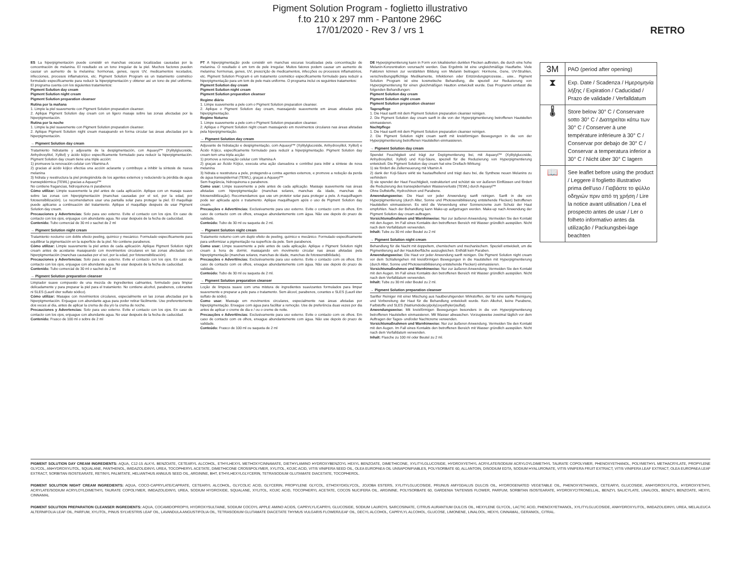Pigment Solution Program - foglietto illustrativo
f.to 210 x 297 mm - Pantone 296C
17/01/2020 - Rev 3 / vrs 1
RETRO
ES La hiperpigmentación puede consistir en manchas oscuras localizadas causadas por la concentración de melanina. El resultado es un tono irregular de la piel. Muchos factores pueden causar un aumento de la melanina: hormonas, genes, rayos UV, medicamentos recetados, infecciones, procesos inflamatorios, etc. Pigment Solution Program es un tratamiento cosmético formulado específicamente para reducir la hiperpigmentación y obtener así un tono de piel uniforme. El programa cuenta con los siguientes tratamientos:
Pigment Solution day cream
Pigment Solution night cream
Pigment Solution preparation cleanser
Rutina por la mañana
1. Limpie la piel suavemente con Pigment Solution preparation cleanser.
2. Aplique Pigment Solution day cream con un ligero masaje sobre las zonas afectadas por la hiperpigmentación.
Rutina por la noche
1. Limpie la piel suavemente con Pigment Solution preparation cleanser.
2. Aplique Pigment Solution night cream masajeando en forma circular las áreas afectadas por la hiperpigmentación.
→ Pigment Solution day cream
Tratamiento hidratante y adjuvante de la despigmentación, con Aquaxyl™ (Xylitylglucoside, Anhydroxylitol, Xylitol) y ácido kójico específicamente formulado para reducir la hiperpigmentación. Pigment Solution day cream tiene una triple acción:
1) promueve la renovación celular con Vitamina A
2) gracias al ácido kójico efectúa una acción aclarante y contribuye a inhibir la síntesis de nueva melanina
3) hidrata y reestructura la piel protegiéndola de los agentes externos y reduciendo la pérdida de agua transepidérmica (TEWL) gracias a Aquaxyl™
No contiene fragancias, hidroquinona ni parabenos
Cómo utilizar: Limpie suavemente la piel antes de cada aplicación. Aplique con un masaje suave sobre las zonas con hiperpigmentación (manchas causadas por el sol, por la edad, por fotosensibilización). Le recomendamos usar una pantalla solar para proteger la piel. El maquillaje puede aplicarse a continuación del tratamiento. Aplique el maquillaje después de usar Pigment Solution day cream.
Precauciones y Advertencias: Solo para uso externo. Evite el contacto con los ojos. En caso de contacto con los ojos, enjuague con abundante agua. No usar después de la fecha de caducidad.
Contenido: Tubo comercial de 30 ml o sachet de 2 ml
→ Pigment Solution night cream
Tratamiento nocturno con doble efecto peeling, químico y mecánico. Formulado específicamente para equilibrar la pigmentación en la superficie de la piel. No contiene parabenos.
Cómo utilizar: Limpie suavemente la piel antes de cada aplicación. Aplique Pigment Solution night cream antes de acostarse masajeando con movimientos circulares en las zonas afectadas con hiperpigmentación (manchas causadas por el sol, por la edad, por fotosensibilización).
Precauciones y Advertencias: Solo para uso externo. Evite el contacto con los ojos. En caso de contacto con los ojos, enjuague con abundante agua. No usar después de la fecha de caducidad.
Contenido: Tubo comercial de 30 ml o sachet de 2 ml
→ Pigment Solution preparation cleanser
Limpiador suave compuesto de una mezcla de ingredientes calmantes, formulado para limpiar delicadamente y para preparar la piel para el tratamiento. No contiene alcohol, parabenos, colorantes ni SLES (Lauril éter sulfato sódico).
Cómo utilizar: Masajee con movimientos circulares, especialmente en las zonas afectadas por la hiperpigmentación. Enjuague con abundante agua para poder retirar fácilmente. Use preferentemente dos veces al día, antes de aplicar la crema de día y/o la crema de noche.
Precauciones y Advertencias: Solo para uso externo. Evite el contacto con los ojos. En caso de contacto con los ojos, enjuague con abundante agua. No usar después de la fecha de caducidad.
Contenido: Frasco de 100 ml o sobre de 2 ml
PT A hiperpigmentação pode consistir em manchas escuras localizadas pela concentração de melanina. O resultado é um tom de pele irregular. Muitos fatores podem causar um aumento de melanina: hormonas, genes, UV, prescrição de medicamentos, infecções ou processos inflamatórios, etc. Pigment Solution Program é um tratamento cosmético especificamente formulado para reduzir a hiperpigmentação para um tom de pele mais uniforme. O programa inclui os seguintes tratamentos:
Pigment Solution day cream
Pigment Solution night cream
Pigment Solution preparation cleanser
Regime diário
1. Limpe suavemente a pele com o Pigment Solution preparation cleanser.
2. Aplique o Pigment Solution day cream, massajando suavemente em áreas afetadas pela hiperpigmentação.
Regime Noturno
1. Limpe suavemente a pele com o Pigment Solution preparation cleanser.
2. Aplique o Pigment Solution night cream massajando em movimentos circulares nas áreas afetadas pela hiperpigmentação.
→ Pigment Solution day cream
Adjuvante de hidratação e despigmentação, com Aquaxyl™ (Xylitylglucoside, Anhydroxylitol, Xylitol) e Ácido Kójico, especificamente formulado para reduzir a hiperpigmentação. Pigment Solution day cream tem uma tripla acção:
1) promove a renovação celular com Vitamina A
2) graças ao Ácido Kójico, executa uma ação clareadora e contribui para inibir a síntese de nova melanina
3) hidrata e reestrutura a pele, protegendo-a contra agentes externos, e promove a redução da perda de água transepidermal (TEWL), graças a Aquaxyl™
Sem fragrância, hidroquinona e parabenos.
Como usar: Limpe suavemente a pele antes de cada aplicação. Massaje suavemente nas áreas afetadas com hiperpigmentação (manchas solares, manchas da idade, manchas de fotosensibilização). Recomendamos que use um protetor solar para proteger a pele. A maquilhagem pode ser aplicada após o tratamento. Aplique maquilhagem após o uso de Pigment Solution day cream.
Precauções e Advertências: Exclusivamente para uso externo. Evite o contacto com os olhos. Em caso de contacto com os olhos, enxague abundantemente com água. Não use depois do prazo de validade.
Conteúdo: Tubo de 30 ml ou saqueta de 2 ml.
→ Pigment Solution night cream
Tratamento noturno com um duplo efeito de peeling, químico e mecânico. Formulado especificamente para uniformizar a pigmentação na superfície da pele. Sem parabenos.
Como usar: Limpe suavemente a pele antes de cada aplicação. Aplique o Pigment Solution night cream à hora de dormir, massajando em movimento circular nas áreas afetadas pela hiperpigmentação (manchas solares, manchas de idade, manchas de fotossensibilidade).
Precauções e Advertências: Exclusivamente para uso externo. Evite o contacto com os olhos. Em caso de contacto com os olhos, enxague abundantemente com água. Não use depois do prazo de validade.
Conteúdo: Tubo de 30 ml ou saqueta de 2 ml.
→ Pigment Solution preparation cleanser
Loção de limpeza suave com uma mistura de ingredientes suavizantes formulados para limpar suavemente e preparar a pele para o tratamento. Sem álcool, parabenos, corantes e SLES (Lauril éter sulfato de sódio).
Como usar: Massaje em movimentos circulares, especialmente nas áreas afetadas por hiperpigmentação. Enxague com água para facilitar a remoção. Use de preferência duas vezes por dia antes de aplicar o creme de dia e / ou o creme de noite.
Precauções e Advertências: Exclusivamente para uso externo. Evite o contacto com os olhos. Em caso de contacto com os olhos, enxague abundantemente com água. Não use depois do prazo de validade.
Conteúdo: Frasco de 100 ml ou saqueta de 2 ml
DE Hyperpigmentierung kann in Form von lokalisierten dunklen Flecken auftreten, die durch eine hohe Melanin-Konzentration verursacht werden. Das Ergebnis ist eine ungleichmäßige Hautfarbe. Viele Faktoren können zur verstärkten Bildung von Melanin beitragen: Hormone, Gene, UV-Strahlen, verschreibungspflichtige Medikamente, Infektionen oder Entzündungsprozesse... usw... Pigment Solution Program ist eine kosmetische Behandlung, die speziell zur Reduzierung von Hyperpigmentierung für einen gleichmäßigen Hautton entwickelt wurde. Das Programm umfasst die folgenden Behandlungen:
Pigment Solution day cream
Pigment Solution night cream
Pigment Solution preparation cleanser
Tagespflege
1. Die Haut sanft mit dem Pigment Solution preparation cleanser reinigen.
2. Die Pigment Solution day cream sanft in die von der Hyperpigmentierung betroffenen Hautstellen einmassieren.
Nachtpflege
1. Die Haut sanft mit dem Pigment Solution preparation cleanser reinigen.
2. Die Pigment Solution night cream sanft mit kreisförmigen Bewegungen in die von der Hyperpigmentierung betroffenen Hautstellen einmassieren.
→ Pigment Solution day cream
Spendet Feuchtigkeit und trägt zur Depigmentierung bei, mit Aquaxyl™ (Xylitylglucoside, Anhydroxylitol, Xylitol) und Koji-Säure, speziell für die Reduzierung von Hyperpigmentierung entwickelt. Die Pigment Solution day cream hat eine Dreifach-Wirkung:
1) sie fördert die Zellerneuerung mit Vitamin A
2) dank der Koji-Säure wirkt sie hautaufhellend und trägt dazu bei, die Synthese neuen Melanins zu verhindern
3) sie spendet der Haut Feuchtigkeit, restrukturiert und schützt sie vor äußeren Einflüssen und fördert die Reduzierung des transepidermalen Wasserverlusts (TEWL) durch Aquaxyl™
Ohne Duftstoffe, Hydrochinon und Parabene.
Anwendungsweise: Die Haut vor jeder Anwendung sanft reinigen. Sanft in die von Hyperpigmentierung (durch Alter, Sonne und Photosensibilisierung entstehende Flecken) betroffenen Hautstellen einmassieren. Es wird die Verwendung einer Sonnencreme zum Schutz der Haut empfohlen. Nach der Behandlung kann Make-up aufgetragen werden. Make-up nach Anwendung der Pigment Solution day cream auftragen.
Vorsichtsmaßnahmen und Warnhinweise: Nur zur äußeren Anwendung. Vermeiden Sie den Kontakt mit den Augen. Im Fall eines Kontakts den betroffenen Bereich mit Wasser gründlich ausspülen. Nicht nach dem Verfalldatum verwenden.
Inhalt: Tube zu 30 ml oder Beutel zu 2 ml
→ Pigment Solution night cream
Behandlung für die Nacht mit doppeltem, chemischem und mechanischem. Speziell entwickelt, um die Pigmentierung auf der Hautoberfläche auszugleichen. Enthält kein Paraben.
Anwendungsweise: Die Haut vor jeder Anwendung sanft reinigen. Die Pigment Solution night cream vor dem Schlafengehen mit kreisförmigen Bewegungen in die Hautstellen mit Hyperpigmentierung (durch Alter, Sonne und Photosensibilisierung entstehende Flecken) einmassieren.
Vorsichtsmaßnahmen und Warnhinweise: Nur zur äußeren Anwendung. Vermeiden Sie den Kontakt mit den Augen. Im Fall eines Kontakts den betroffenen Bereich mit Wasser gründlich ausspülen. Nicht nach dem Verfalldatum verwenden.
Inhalt: Tube zu 30 ml oder Beutel zu 2 ml.
→ Pigment Solution preparation cleanser
Sanfter Reiniger mit einer Mischung aus hautberuhigenden Wirkstoffen, der für eine sanfte Reinigung und Vorbereitung der Haut für die Behandlung entwickelt wurde. Kein Alkohol, keine Parabene, Farbstoffe und SLES (Natriumdodecylpoly(oxyethylen)sulfat).
Anwendungsweise: Mit kreisförmigen Bewegungen besonders in die von Hyperpigmentierung betroffenen Hautstellen einmassieren. Mit Wasser abwaschen. Vorzugsweise zweimal täglich vor dem Auftragen der Tages- und/oder Nachtcreme verwenden.
Vorsichtsmaßnahmen und Warnhinweise: Nur zur äußeren Anwendung. Vermeiden Sie den Kontakt mit den Augen. Im Fall eines Kontakts den betroffenen Bereich mit Wasser gründlich ausspülen. Nicht nach dem Verfalldatum verwenden.
Inhalt: Flasche zu 100 ml oder Beutel zu 2 ml.
| 3M | PAO (period after opening) |
| ⧗ | Exp. Date / Scadenza / Ημερομηνία λήξης / Expiration / Caducidad / Prazo de validade / Verfalldatum |
| 🌡 | Store below 30° C / Conservare sotto 30° C / Διατηρείται κάτω των 30° C / Conserver à une température inférieure à 30° C / Conservar por debajo de 30° C / Conservar a temperatura inferior a 30° C / Nicht über 30° C lagern |
| 📖 | See leaflet before using the product / Leggere il foglietto illustrativo prima dell'uso / Γιαβάστε το φύλλο οδηγιών πριν από τη χρήση / Lire la notice avant utilisation / Lea el prospecto antes de usar / Ler o folheto informativo antes da utilização / Packungsbei-lage beachten |
PIGMENT SOLUTION DAY CREAM INGREDIENTS: AQUA, C12-15 ALKYL BENZOATE, CETEARYL ALCOHOL, ETHYLHEXYL METHOXYCINNAMATE, DIETHYLAMINO HYDROXYBENZOYL HEXYL BENZOATE, DIMETHICONE, XYLITYLGLUCOSIDE, HYDROXYETHYL ACRYLATE/SODIUM ACRYLOYLDIMETHYL TAURATE COPOLYMER, PHENOXYETHANOL, POLYMETHYL METHACRYLATE, PROPYLENE GLYCOL, ANHYDROXYLITOL, SQUALANE, PANTHENOL, IMIDAZOLIDINYL UREA, TOCOPHERYL ACETATE, DIMETHICONE CROSSPOLYMER, XYLITOL, KOJIC ACID, VITIS VINIFERA SEED OIL, OLEA EUROPAEA OIL UNSAPONIFIABLES, POLYSORBATE 60, ALLANTOIN, DISODIUM EDTA, SODIUM HYALURONATE, VITIS VINIFERA FRUIT EXTRACT, VITIS VINIFERA LEAF EXTRACT, OLEA EUROPAEA LEAF EXTRACT, SORBITAN ISOSTEARATE, RETINYL PALMITATE, HELIANTHUS ANNUUS SEED OIL, ARGININE, BHT, ETHYLHEXYLGLYCERIN, TETRASODIUM GLUTAMATE DIACETATE, TOCOPHEROL.
PIGMENT SOLUTION NIGHT CREAM INGREDIENTS: AQUA, COCO-CAPRYLATE/CAPRATE, CETEARYL ALCOHOL, GLYCOLIC ACID, GLYCERIN, PROPYLENE GLYCOL, ETHOXYDIGLYCOL, JOJOBA ESTERS, XYLITYLGLUCOSIDE, PRUNUS AMYGDALUS DULCIS OIL, HYDROGENATED VEGETABLE OIL, PHENOXYETHANOL, CETEARYL GLUCOSIDE, ANHYDROXYLITOL, HYDROXYETHYL ACRYLATE/SODIUM ACRYLOYLDIMETHYL TAURATE COPOLYMER, IMIDAZOLIDINYL UREA, SODIUM HYDROXIDE, SQUALANE, XYLITOL, KOJIC ACID, TOCOPHERYL ACETATE, COCOS NUCIFERA OIL, ARGININE, POLYSORBATE 60, GARDENIA TAITENSIS FLOWER, PARFUM, SORBITAN ISOSTEARATE, HYDROXYCITRONELLAL, BENZYL SALICYLATE, LINALOOL, BENZYL BENZOATE, HEXYL CINNAMAL
PIGMENT SOLUTION PREPARATION CLEANSER INGREDIENTS: AQUA, COCAMIDOPROPYL HYDROXYSULTAINE, SODIUM COCOYL APPLE AMINO ACIDS, CAPRYLYL/CAPRYL GLUCOSIDE, SODIUM LAUROYL SARCOSINATE, CITRUS AURANTIUM DULCIS OIL, HEXYLENE GLYCOL, LACTIC ACID, PHENOXYETHANOL, XYLITYLGLUCOSIDE, ANHYDROXYLITOL, IMIDAZOLIDINYL UREA, MELALEUCA ALTERNIFOLIA LEAF OIL, PARFUM, XYLITOL, PINUS SYLVESTRIS LEAF OIL, LAVANDULA ANGUSTIFOLIA OIL, TETRASODIUM GLUTAMATE DIACETATE THYMUS VULGARIS FLOWER/LEAF OIL, DECYL ALCOHOL, CAPRYLYL ALCOHOL, GLUCOSE, LIMONENE, LINALOOL, HEXYL CINNAMAL, GERANIOL, CITRAL.